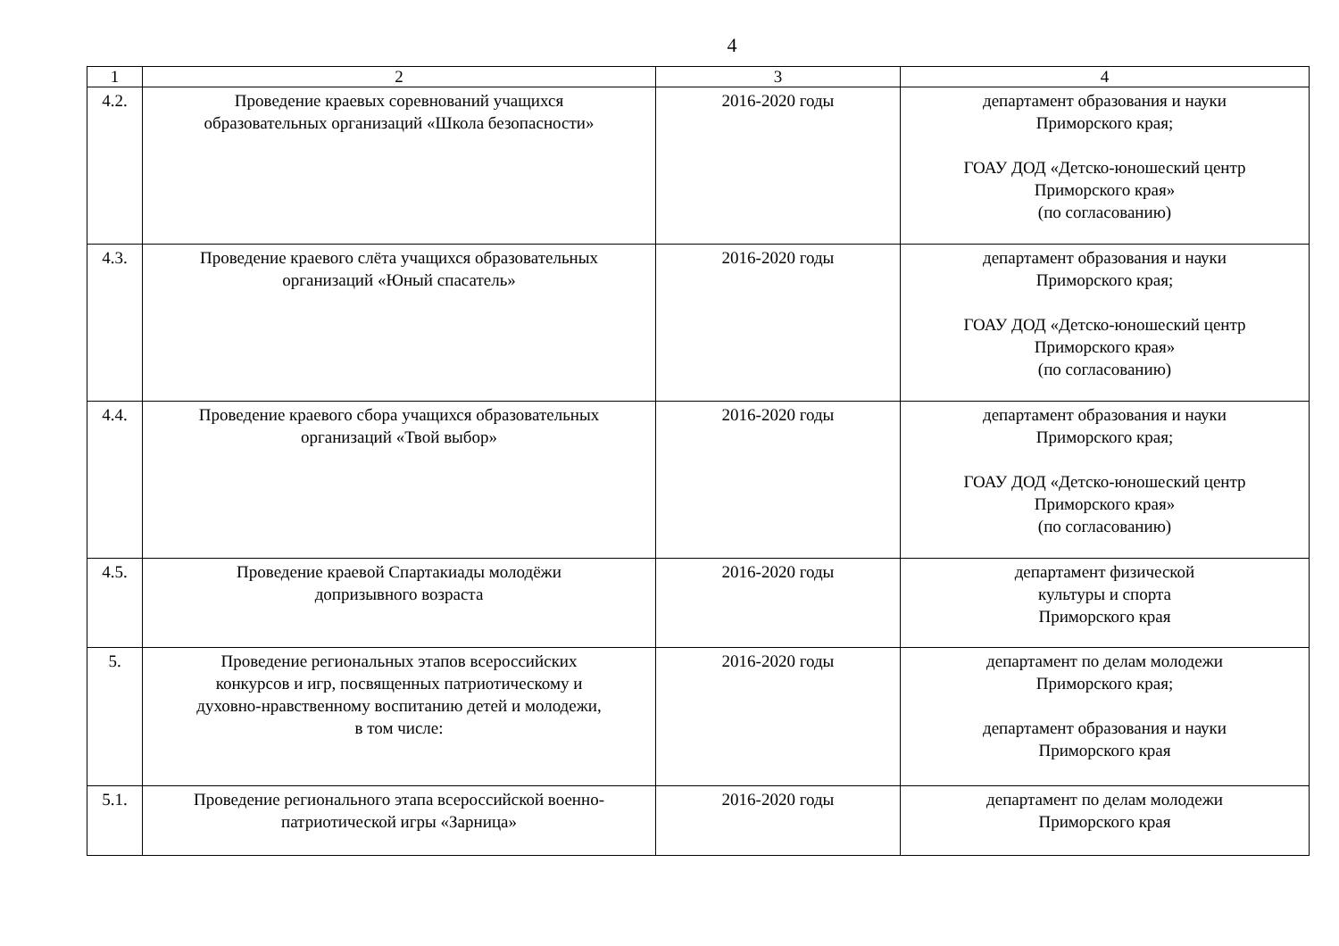4
| 1 | 2 | 3 | 4 |
| 4.2. | Проведение краевых соревнований учащихся образовательных организаций «Школа безопасности» | 2016-2020 годы | департамент образования и науки Приморского края; ГОАУ ДОД «Детско-юношеский центр Приморского края» (по согласованию) |
| 4.3. | Проведение краевого слёта учащихся образовательных организаций «Юный спасатель» | 2016-2020 годы | департамент образования и науки Приморского края; ГОАУ ДОД «Детско-юношеский центр Приморского края» (по согласованию) |
| 4.4. | Проведение краевого сбора учащихся образовательных организаций «Твой выбор» | 2016-2020 годы | департамент образования и науки Приморского края; ГОАУ ДОД «Детско-юношеский центр Приморского края» (по согласованию) |
| 4.5. | Проведение краевой Спартакиады молодёжи допризывного возраста | 2016-2020 годы | департамент физической культуры и спорта Приморского края |
| 5. | Проведение региональных этапов всероссийских конкурсов и игр, посвященных патриотическому и духовно-нравственному воспитанию детей и молодежи, в том числе: | 2016-2020 годы | департамент по делам молодежи Приморского края; департамент образования и науки Приморского края |
| 5.1. | Проведение регионального этапа всероссийской военно- патриотической игры «Зарница» | 2016-2020 годы | департамент по делам молодежи Приморского края |